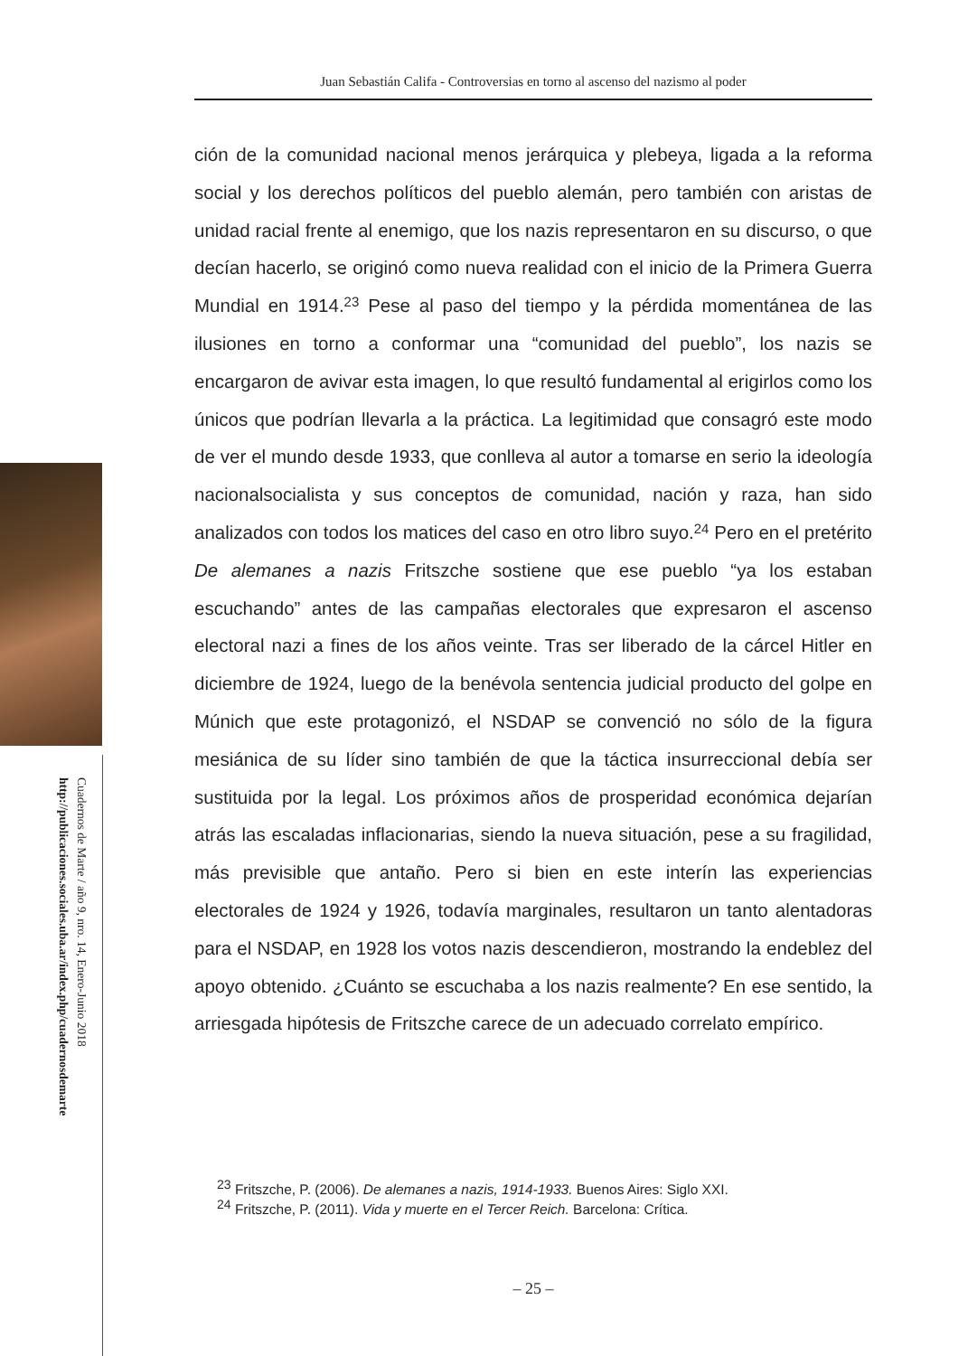Juan Sebastián Califa - Controversias en torno al ascenso del nazismo al poder
ción de la comunidad nacional menos jerárquica y plebeya, ligada a la reforma social y los derechos políticos del pueblo alemán, pero también con aristas de unidad racial frente al enemigo, que los nazis representaron en su discurso, o que decían hacerlo, se originó como nueva realidad con el inicio de la Primera Guerra Mundial en 1914.<sup>23</sup> Pese al paso del tiempo y la pérdida momentánea de las ilusiones en torno a conformar una “comunidad del pueblo”, los nazis se encargaron de avivar esta imagen, lo que resultó fundamental al erigirlos como los únicos que podrían llevarla a la práctica. La legitimidad que consagró este modo de ver el mundo desde 1933, que conlleva al autor a tomarse en serio la ideología nacionalsocialista y sus conceptos de comunidad, nación y raza, han sido analizados con todos los matices del caso en otro libro suyo.<sup>24</sup> Pero en el pretérito De alemanes a nazis Fritszche sostiene que ese pueblo “ya los estaban escuchando” antes de las campañas electorales que expresaron el ascenso electoral nazi a fines de los años veinte. Tras ser liberado de la cárcel Hitler en diciembre de 1924, luego de la benévola sentencia judicial producto del golpe en Múnich que este protagonizó, el NSDAP se convenció no sólo de la figura mesiánica de su líder sino también de que la táctica insurreccional debía ser sustituida por la legal. Los próximos años de prosperidad económica dejarían atrás las escaladas inflacionarias, siendo la nueva situación, pese a su fragilidad, más previsible que antaño. Pero si bien en este interín las experiencias electorales de 1924 y 1926, todavía marginales, resultaron un tanto alentadoras para el NSDAP, en 1928 los votos nazis descendieron, mostrando la endeblez del apoyo obtenido. ¿Cuánto se escuchaba a los nazis realmente? En ese sentido, la arriesgada hipótesis de Fritszche carece de un adecuado correlato empírico.
<sup>23</sup> Fritszche, P. (2006). De alemanes a nazis, 1914-1933. Buenos Aires: Siglo XXI.
<sup>24</sup> Fritszche, P. (2011). Vida y muerte en el Tercer Reich. Barcelona: Crítica.
– 25 –
Cuadernos de Marte / año 9, nro. 14, Enero-Junio 2018
http://publicaciones.sociales.uba.ar/index.php/cuadernosdemarte